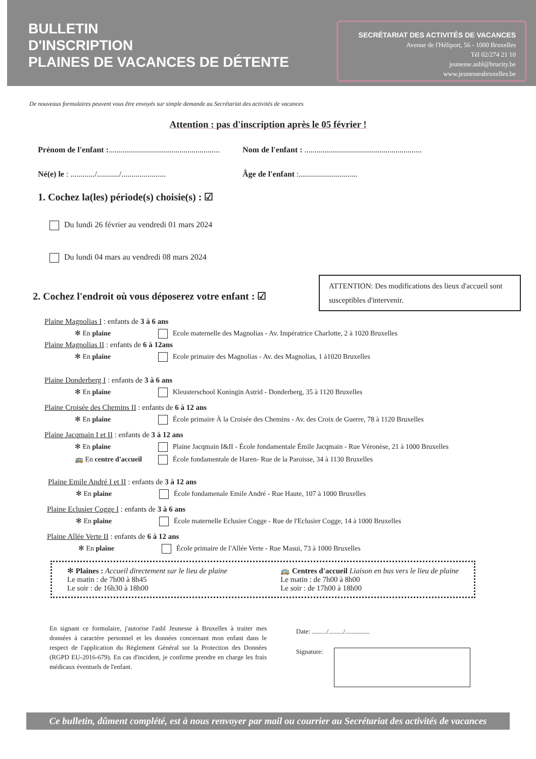BULLETIN
D'INSCRIPTION
PLAINES DE VACANCES DE DÉTENTE
SECRÉTARIAT DES ACTIVITÉS DE VACANCES
Avenue de l'Héliport, 56 - 1000 Bruxelles
Tél 02/274 21 10
jeunesse.asbl@brucity.be
www.jeunesseabruxelles.be
De nouveaux formulaires peuvent vous être envoyés sur simple demande au Secrétariat des activités de vacances
Attention : pas d'inscription après le 05 février !
Prénom de l'enfant :.......................................................
Nom de l'enfant : ..........................................................
Né(e) le : ............/.........../......................
Âge de l'enfant :.............................
1. Cochez la(les) période(s) choisie(s) : ☑
Du lundi 26 février au vendredi 01 mars 2024
Du lundi 04 mars au vendredi 08 mars 2024
2. Cochez l'endroit où vous déposerez votre enfant : ☑
ATTENTION: Des modifications des lieux d'accueil sont susceptibles d'intervenir.
Plaine Magnolias I : enfants de 3 à 6 ans
✻ En plaine Ecole maternelle des Magnolias - Av. Impératrice Charlotte, 2 à 1020 Bruxelles
Plaine Magnolias II : enfants de 6 à 12ans
✻ En plaine Ecole primaire des Magnolias - Av. des Magnolias, 1 à1020 Bruxelles
Plaine Donderberg I : enfants de 3 à 6 ans
✻ En plaine Kleusterschool Koningin Astrid - Donderberg, 35 à 1120 Bruxelles
Plaine Croisée des Chemins II : enfants de 6 à 12 ans
✻ En plaine École primaire À la Croisée des Chemins - Av. des Croix de Guerre, 78 à 1120 Bruxelles
Plaine Jacqmain I et II : enfants de 3 à 12 ans
✻ En plaine Plaine Jacqmain I&II - École fondamentale Émile Jacqmain - Rue Véronèse, 21 à 1000 Bruxelles
🚌 En centre d'accueil École fondamentale de Haren- Rue de la Paroisse, 34 à 1130 Bruxelles
Plaine Emile André I et II : enfants de 3 à 12 ans
✻ En plaine École fondamenale Emile André - Rue Haute, 107 à 1000 Bruxelles
Plaine Eclusier Cogge I : enfants de 3 à 6 ans
✻ En plaine École maternelle Eclusier Cogge - Rue de l'Eclusier Cogge, 14 à 1000 Bruxelles
Plaine Allée Verte II : enfants de 6 à 12 ans
✻ En plaine École primaire de l'Allée Verte - Rue Masui, 73 à 1000 Bruxelles
✻ Plaines : Accueil directement sur le lieu de plaine
Le matin : de 7h00 à 8h45
Le soir : de 16h30 à 18h00
🚌 Centres d'accueil Liaison en bus vers le lieu de plaine
Le matin : de 7h00 à 8h00
Le soir : de 17h00 à 18h00
En signant ce formulaire, j'autorise l'asbl Jeunesse à Bruxelles à traiter mes données à caractère personnel et les données concernant mon enfant dans le respect de l'application du Règlement Général sur la Protection des Données (RGPD EU-2016-679). En cas d'incident, je confirme prendre en charge les frais médicaux éventuels de l'enfant.
Date: ........./........./...............
Signature:
Ce bulletin, dûment complété, est à nous renvoyer par mail ou courrier au Secrétariat des activités de vacances